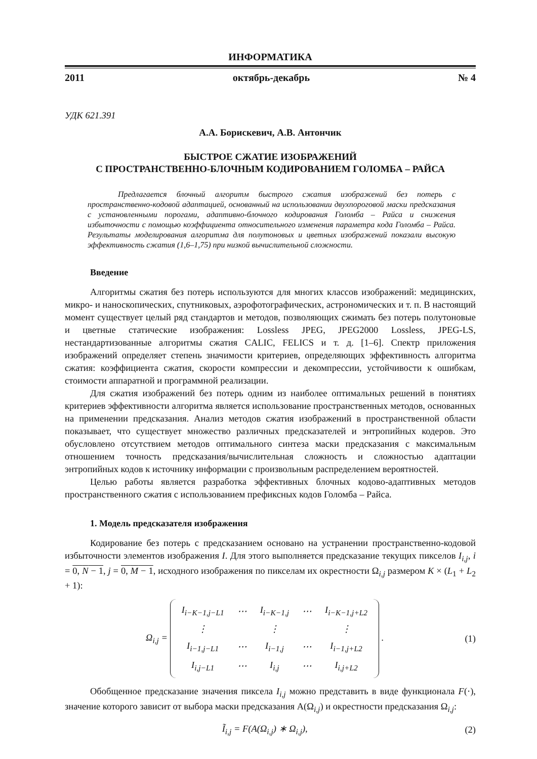ИНФОРМАТИКА
2011 октябрь-декабрь № 4
УДК 621.391
А.А. Борискевич, А.В. Антончик
БЫСТРОЕ СЖАТИЕ ИЗОБРАЖЕНИЙ
С ПРОСТРАНСТВЕННО-БЛОЧНЫМ КОДИРОВАНИЕМ ГОЛОМБА – РАЙСА
Предлагается блочный алгоритм быстрого сжатия изображений без потерь с пространственно-кодовой адаптацией, основанный на использовании двухпороговой маски предсказания с установленными порогами, адаптивно-блочного кодирования Голомба – Райса и снижения избыточности с помощью коэффициента относительного изменения параметра кода Голомба – Райса. Результаты моделирования алгоритма для полутоновых и цветных изображений показали высокую эффективность сжатия (1,6–1,75) при низкой вычислительной сложности.
Введение
Алгоритмы сжатия без потерь используются для многих классов изображений: медицинских, микро- и наноскопических, спутниковых, аэрофотографических, астрономических и т. п. В настоящий момент существует целый ряд стандартов и методов, позволяющих сжимать без потерь полутоновые и цветные статические изображения: Lossless JPEG, JPEG2000 Lossless, JPEG-LS, нестандартизованные алгоритмы сжатия CALIC, FELICS и т. д. [1–6]. Спектр приложения изображений определяет степень значимости критериев, определяющих эффективность алгоритма сжатия: коэффициента сжатия, скорости компрессии и декомпрессии, устойчивости к ошибкам, стоимости аппаратной и программной реализации.
Для сжатия изображений без потерь одним из наиболее оптимальных решений в понятиях критериев эффективности алгоритма является использование пространственных методов, основанных на применении предсказания. Анализ методов сжатия изображений в пространственной области показывает, что существует множество различных предсказателей и энтропийных кодеров. Это обусловлено отсутствием методов оптимального синтеза маски предсказания с максимальным отношением точность предсказания/вычислительная сложность и сложностью адаптации энтропийных кодов к источнику информации с произвольным распределением вероятностей.
Целью работы является разработка эффективных блочных кодово-адаптивных методов пространственного сжатия с использованием префиксных кодов Голомба – Райса.
1. Модель предсказателя изображения
Кодирование без потерь с предсказанием основано на устранении пространственно-кодовой избыточности элементов изображения I. Для этого выполняется предсказание текущих пикселов I<sub>i,j</sub>, i = 0, N − 1, j = 0, M − 1, исходного изображения по пикселам их окрестности Ω<sub>i,j</sub> размером K × (L<sub>1</sub> + L<sub>2</sub> + 1):
Ω<sub>i,j</sub> =
| I<sub>i−K−1,j−L1</sub> | ⋯ | I<sub>i−K−1,j</sub> | ⋯ | I<sub>i−K−1,j+L2</sub> |
| ⋮ | | ⋮ | | ⋮ |
| I<sub>i−1,j−L1</sub> | ⋯ | I<sub>i−1,j</sub> | ⋯ | I<sub>i−1,j+L2</sub> |
| I<sub>i,j−L1</sub> | ⋯ | I<sub>i,j</sub> | ⋯ | I<sub>i,j+L2</sub> |
.
(1)
Обобщенное предсказание значения пиксела I<sub>i,j</sub> можно представить в виде функционала F(·), значение которого зависит от выбора маски предсказания A(Ω<sub>i,j</sub>) и окрестности предсказания Ω<sub>i,j</sub>:
Ĩ<sub>i,j</sub> = F(A(Ω<sub>i,j</sub>) ∗ Ω<sub>i,j</sub>), (2)